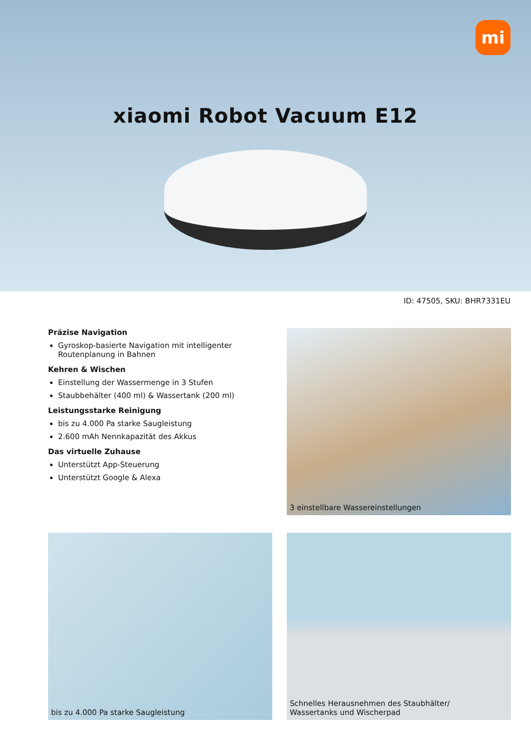mi
xiaomi Robot Vacuum E12
ID: 47505, SKU: BHR7331EU
Präzise Navigation
Gyroskop-basierte Navigation mit intelligenter Routenplanung in Bahnen
Kehren & Wischen
Einstellung der Wassermenge in 3 Stufen
Staubbehälter (400 ml) & Wassertank (200 ml)
Leistungsstarke Reinigung
bis zu 4.000 Pa starke Saugleistung
2.600 mAh Nennkapazität des Akkus
Das virtuelle Zuhause
Unterstützt App-Steuerung
Unterstützt Google & Alexa
3 einstellbare Wassereinstellungen
bis zu 4.000 Pa starke Saugleistung
Schnelles Herausnehmen des Staubhälter/
Wassertanks und Wischerpad